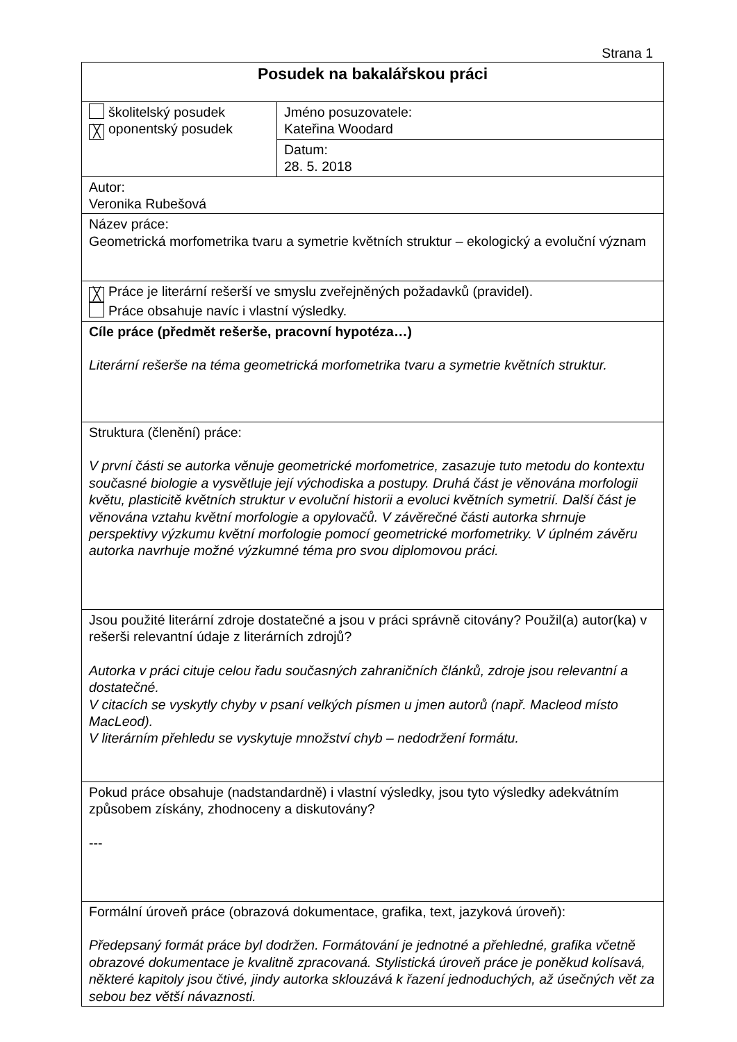Strana 1
| Posudek na bakalářskou práci | |
| školitelský posudek ╳ oponentský posudek | Jméno posuzovatele: Kateřina Woodard |
| | Datum: 28. 5. 2018 |
| Autor: Veronika Rubešová | |
| Název práce: Geometrická morfometrika tvaru a symetrie květních struktur – ekologický a evoluční význam | |
| ╳ Práce je literární rešerší ve smyslu zveřejněných požadavků (pravidel). Práce obsahuje navíc i vlastní výsledky. | |
| Cíle práce (předmět rešerše, pracovní hypotéza…) Literární rešerše na téma geometrická morfometrika tvaru a symetrie květních struktur. | |
| Struktura (členění) práce: V první části se autorka věnuje geometrické morfometrice, zasazuje tuto metodu do kontextu současné biologie a vysvětluje její východiska a postupy. Druhá část je věnována morfologii květu, plasticitě květních struktur v evoluční historii a evoluci květních symetrií. Další část je věnována vztahu květní morfologie a opylovačů. V závěrečné části autorka shrnuje perspektivy výzkumu květní morfologie pomocí geometrické morfometriky. V úplném závěru autorka navrhuje možné výzkumné téma pro svou diplomovou práci. | |
| Jsou použité literární zdroje dostatečné a jsou v práci správně citovány? Použil(a) autor(ka) v rešerši relevantní údaje z literárních zdrojů? Autorka v práci cituje celou řadu současných zahraničních článků, zdroje jsou relevantní a dostatečné. V citacích se vyskytly chyby v psaní velkých písmen u jmen autorů (např. Macleod místo MacLeod). V literárním přehledu se vyskytuje množství chyb – nedodržení formátu. | |
| Pokud práce obsahuje (nadstandardně) i vlastní výsledky, jsou tyto výsledky adekvátním způsobem získány, zhodnoceny a diskutovány? --- | |
| Formální úroveň práce (obrazová dokumentace, grafika, text, jazyková úroveň): Předepsaný formát práce byl dodržen. Formátování je jednotné a přehledné, grafika včetně obrazové dokumentace je kvalitně zpracovaná. Stylistická úroveň práce je poněkud kolísavá, některé kapitoly jsou čtivé, jindy autorka sklouzává k řazení jednoduchých, až úsečných vět za sebou bez větší návaznosti. | |